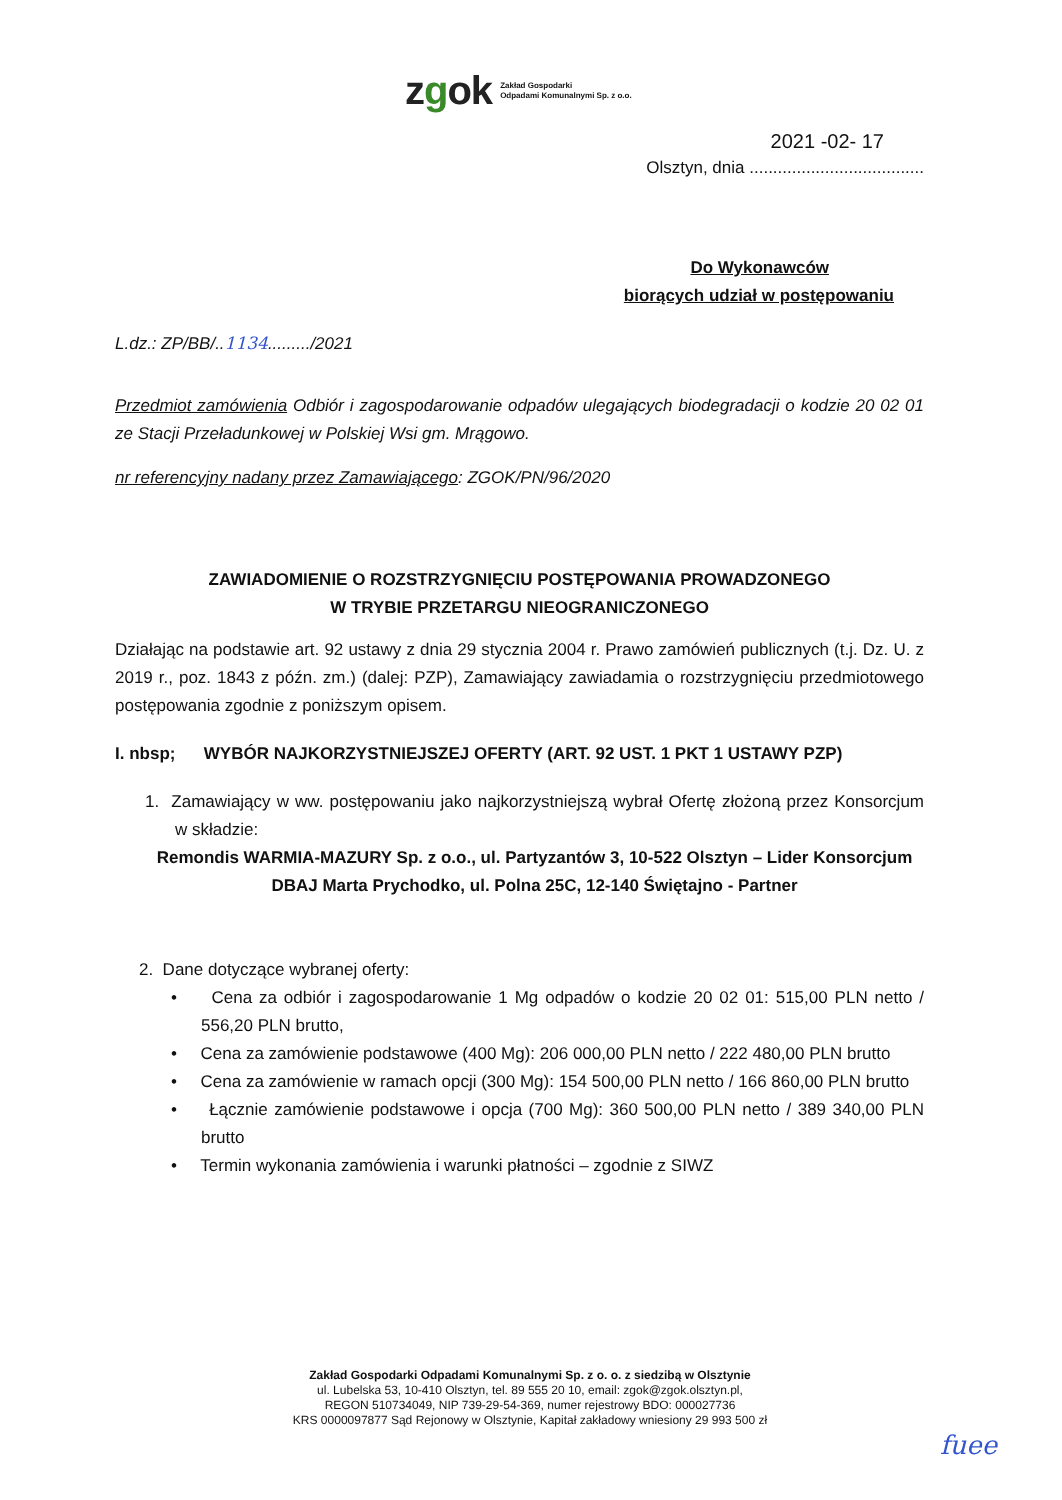zgok
Zakład Gospodarki
Odpadami Komunalnymi Sp. z o.o.
2021 -02- 17
Olsztyn, dnia .....................................
Do Wykonawców
biorących udział w postępowaniu
L.dz.: ZP/BB/..1134........./2021
Przedmiot zamówienia Odbiór i zagospodarowanie odpadów ulegających biodegradacji o kodzie 20 02 01 ze Stacji Przeładunkowej w Polskiej Wsi gm. Mrągowo.
nr referencyjny nadany przez Zamawiającego: ZGOK/PN/96/2020
ZAWIADOMIENIE O ROZSTRZYGNIĘCIU POSTĘPOWANIA PROWADZONEGO
W TRYBIE PRZETARGU NIEOGRANICZONEGO
Działając na podstawie art. 92 ustawy z dnia 29 stycznia 2004 r. Prawo zamówień publicznych (t.j. Dz. U. z 2019 r., poz. 1843 z późn. zm.) (dalej: PZP), Zamawiający zawiadamia o rozstrzygnięciu przedmiotowego postępowania zgodnie z poniższym opisem.
I. nbsp; WYBÓR NAJKORZYSTNIEJSZEJ OFERTY (ART. 92 UST. 1 PKT 1 USTAWY PZP)
1. Zamawiający w ww. postępowaniu jako najkorzystniejszą wybrał Ofertę złożoną przez Konsorcjum w składzie:
Remondis WARMIA-MAZURY Sp. z o.o., ul. Partyzantów 3, 10-522 Olsztyn – Lider Konsorcjum
DBAJ Marta Prychodko, ul. Polna 25C, 12-140 Świętajno - Partner
2. Dane dotyczące wybranej oferty:
• Cena za odbiór i zagospodarowanie 1 Mg odpadów o kodzie 20 02 01: 515,00 PLN netto / 556,20 PLN brutto,
• Cena za zamówienie podstawowe (400 Mg): 206 000,00 PLN netto / 222 480,00 PLN brutto
• Cena za zamówienie w ramach opcji (300 Mg): 154 500,00 PLN netto / 166 860,00 PLN brutto
• Łącznie zamówienie podstawowe i opcja (700 Mg): 360 500,00 PLN netto / 389 340,00 PLN brutto
• Termin wykonania zamówienia i warunki płatności – zgodnie z SIWZ
Zakład Gospodarki Odpadami Komunalnymi Sp. z o. o. z siedzibą w Olsztynie
ul. Lubelska 53, 10-410 Olsztyn, tel. 89 555 20 10, email: zgok@zgok.olsztyn.pl,
REGON 510734049, NIP 739-29-54-369, numer rejestrowy BDO: 000027736
KRS 0000097877 Sąd Rejonowy w Olsztynie, Kapitał zakładowy wniesiony 29 993 500 zł
fuee